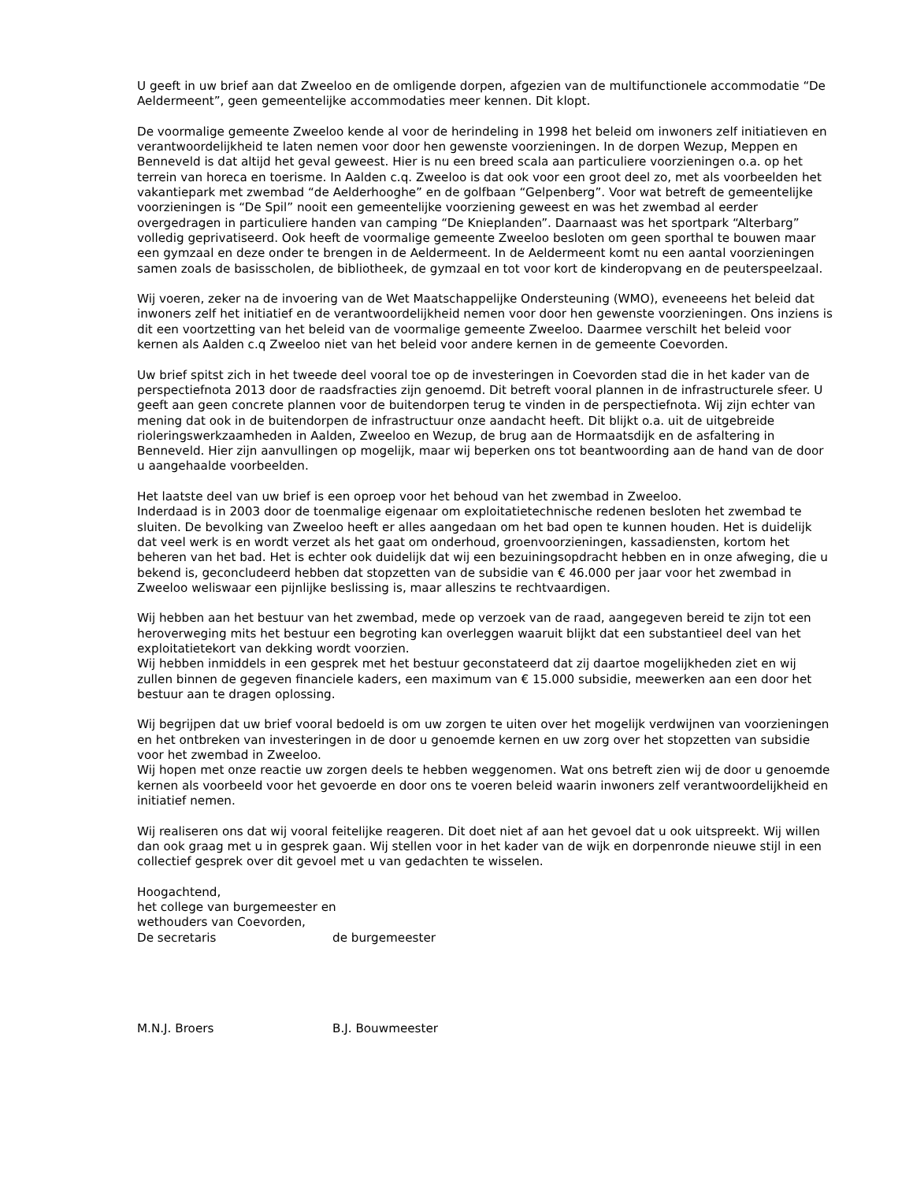U geeft in uw brief aan dat Zweeloo en de omligende dorpen, afgezien van de multifunctionele accommodatie “De Aeldermeent”, geen gemeentelijke accommodaties meer kennen. Dit klopt.
De voormalige gemeente Zweeloo kende al voor de herindeling in 1998 het beleid om inwoners zelf initiatieven en verantwoordelijkheid te laten nemen voor door hen gewenste voorzieningen. In de dorpen Wezup, Meppen en Benneveld is dat altijd het geval geweest. Hier is nu een breed scala aan particuliere voorzieningen o.a. op het terrein van horeca en toerisme. In Aalden c.q. Zweeloo is dat ook voor een groot deel zo, met als voorbeelden het vakantiepark met zwembad “de Aelderhooghe” en de golfbaan “Gelpenberg”. Voor wat betreft de gemeentelijke voorzieningen is “De Spil” nooit een gemeentelijke voorziening geweest en was het zwembad al eerder overgedragen in particuliere handen van camping “De Knieplanden”. Daarnaast was het sportpark “Alterbarg” volledig geprivatiseerd. Ook heeft de voormalige gemeente Zweeloo besloten om geen sporthal te bouwen maar een gymzaal en deze onder te brengen in de Aeldermeent. In de Aeldermeent komt nu een aantal voorzieningen samen zoals de basisscholen, de bibliotheek, de gymzaal en tot voor kort de kinderopvang en de peuterspeelzaal.
Wij voeren, zeker na de invoering van de Wet Maatschappelijke Ondersteuning (WMO), eveneeens het beleid dat inwoners zelf het initiatief en de verantwoordelijkheid nemen voor door hen gewenste voorzieningen. Ons inziens is dit een voortzetting van het beleid van de voormalige gemeente Zweeloo. Daarmee verschilt het beleid voor kernen als Aalden c.q Zweeloo niet van het beleid voor andere kernen in de gemeente Coevorden.
Uw brief spitst zich in het tweede deel vooral toe op de investeringen in Coevorden stad die in het kader van de perspectiefnota 2013 door de raadsfracties zijn genoemd. Dit betreft vooral plannen in de infrastructurele sfeer. U geeft aan geen concrete plannen voor de buitendorpen terug te vinden in de perspectiefnota. Wij zijn echter van mening dat ook in de buitendorpen de infrastructuur onze aandacht heeft. Dit blijkt o.a. uit de uitgebreide rioleringswerkzaamheden in Aalden, Zweeloo en Wezup, de brug aan de Hormaatsdijk en de asfaltering in Benneveld. Hier zijn aanvullingen op mogelijk, maar wij beperken ons tot beantwoording aan de hand van de door u aangehaalde voorbeelden.
Het laatste deel van uw brief is een oproep voor het behoud van het zwembad in Zweeloo.
Inderdaad is in 2003 door de toenmalige eigenaar om exploitatietechnische redenen besloten het zwembad te sluiten. De bevolking van Zweeloo heeft er alles aangedaan om het bad open te kunnen houden. Het is duidelijk dat veel werk is en wordt verzet als het gaat om onderhoud, groenvoorzieningen, kassadiensten, kortom het beheren van het bad. Het is echter ook duidelijk dat wij een bezuiningsopdracht hebben en in onze afweging, die u bekend is, geconcludeerd hebben dat stopzetten van de subsidie van € 46.000 per jaar voor het zwembad in Zweeloo weliswaar een pijnlijke beslissing is, maar alleszins te rechtvaardigen.
Wij hebben aan het bestuur van het zwembad, mede op verzoek van de raad, aangegeven bereid te zijn tot een heroverweging mits het bestuur een begroting kan overleggen waaruit blijkt dat een substantieel deel van het exploitatietekort van dekking wordt voorzien.
Wij hebben inmiddels in een gesprek met het bestuur geconstateerd dat zij daartoe mogelijkheden ziet en wij zullen binnen de gegeven financiele kaders, een maximum van € 15.000 subsidie, meewerken aan een door het bestuur aan te dragen oplossing.
Wij begrijpen dat uw brief vooral bedoeld is om uw zorgen te uiten over het mogelijk verdwijnen van voorzieningen en het ontbreken van investeringen in de door u genoemde kernen en uw zorg over het stopzetten van subsidie voor het zwembad in Zweeloo.
Wij hopen met onze reactie uw zorgen deels te hebben weggenomen. Wat ons betreft zien wij de door u genoemde kernen als voorbeeld voor het gevoerde en door ons te voeren beleid waarin inwoners zelf verantwoordelijkheid en initiatief nemen.
Wij realiseren ons dat wij vooral feitelijke reageren. Dit doet niet af aan het gevoel dat u ook uitspreekt. Wij willen dan ook graag met u in gesprek gaan. Wij stellen voor in het kader van de wijk en dorpenronde nieuwe stijl in een collectief gesprek over dit gevoel met u van gedachten te wisselen.
Hoogachtend,
het college van burgemeester en
wethouders van Coevorden,
De secretaris de burgemeester
M.N.J. Broers B.J. Bouwmeester